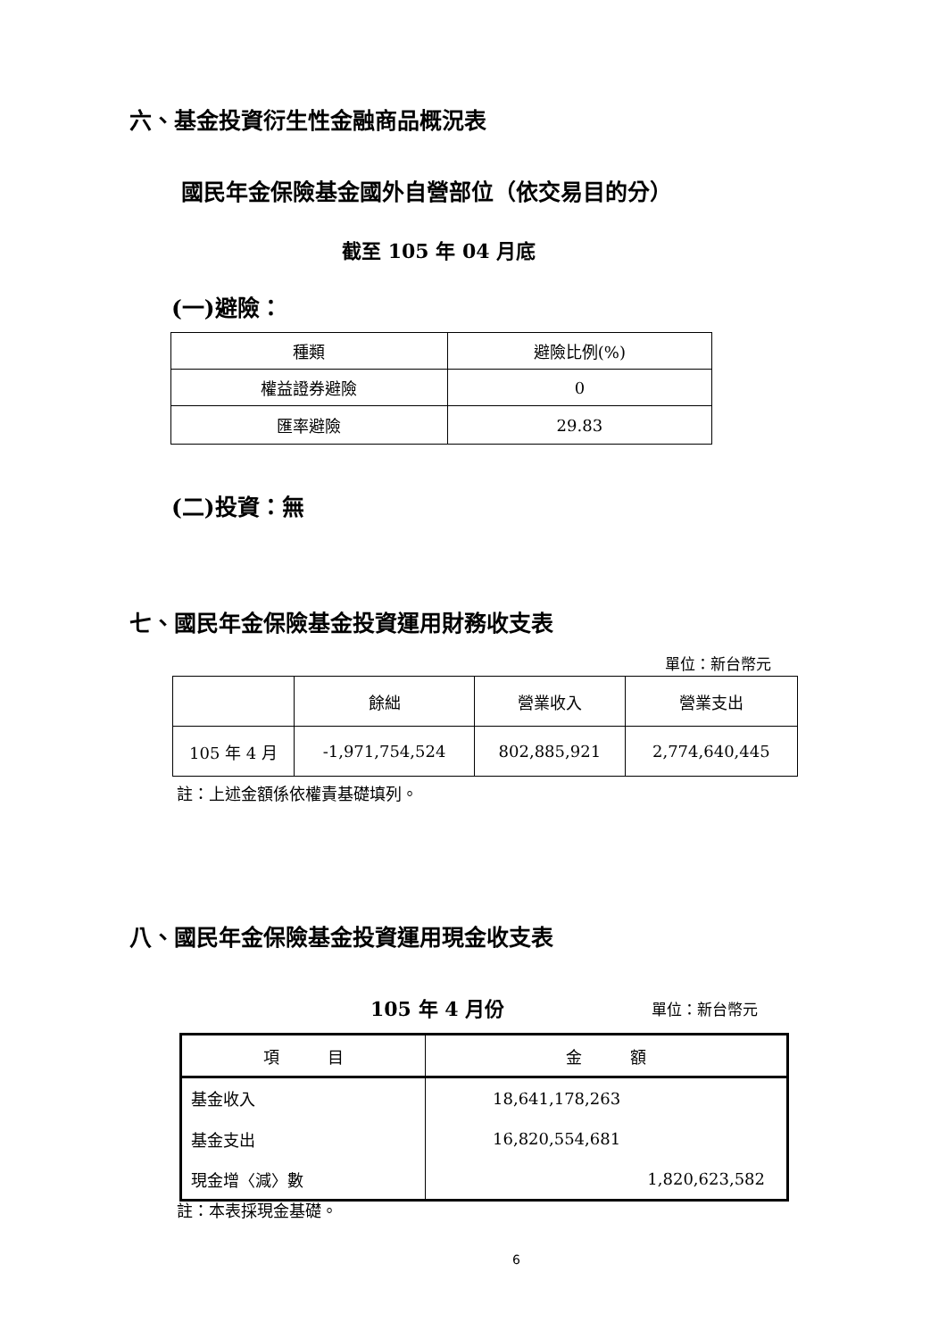六、基金投資衍生性金融商品概況表
國民年金保險基金國外自營部位（依交易目的分）
截至 105 年 04 月底
(一)避險：
| 種類 | 避險比例(%) |
| --- | --- |
| 權益證券避險 | 0 |
| 匯率避險 | 29.83 |
(二)投資：無
七、國民年金保險基金投資運用財務收支表
單位：新台幣元
| | 餘絀 | 營業收入 | 營業支出 |
| --- | --- | --- | --- |
| 105 年 4 月 | -1,971,754,524 | 802,885,921 | 2,774,640,445 |
註：上述金額係依權責基礎填列。
八、國民年金保險基金投資運用現金收支表
105 年 4 月份 單位：新台幣元
| 項 目 | 金 額 |
| --- | --- |
| 基金收入 | 18,641,178,263 |
| 基金支出 | 16,820,554,681 |
| 現金增〈減〉數 | 1,820,623,582 |
註：本表採現金基礎。
6